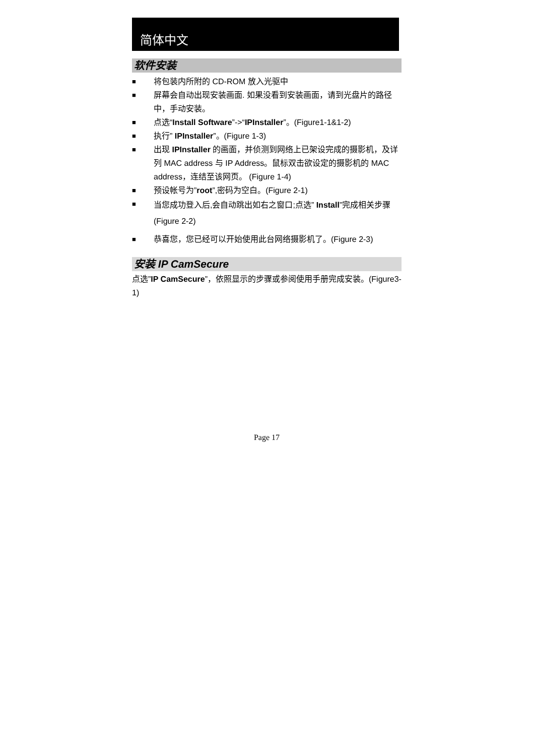简体中文
软件安装
■ 将包装内所附的 CD-ROM 放入光驱中
■ 屏幕会自动出现安装画面. 如果没看到安装画面，请到光盘片的路径中，手动安装。
■ 点选“Install Software”->“IPInstaller”。(Figure1-1&1-2)
■ 执行” IPInstaller”。(Figure 1-3)
■ 出现 IPInstaller 的画面，并侦测到网络上已架设完成的摄影机，及详列 MAC address 与 IP Address。鼠标双击欲设定的摄影机的 MAC address，连结至该网页。 (Figure 1-4)
■ 预设帐号为”root”,密码为空白。(Figure 2-1)
■ 当您成功登入后,会自动跳出如右之窗口;点选” Install”完成相关步骤(Figure 2-2)
■ 恭喜您，您已经可以开始使用此台网络摄影机了。(Figure 2-3)
安装 IP CamSecure
点选”IP CamSecure”，依照显示的步骤或参阅使用手册完成安装。(Figure3-1)
Page 17